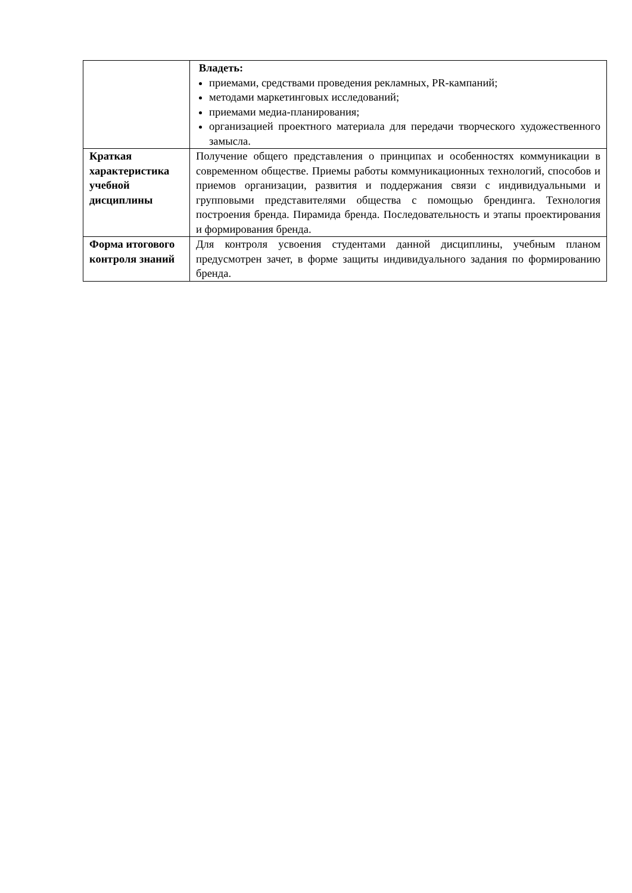| | Владеть: приемами, средствами проведения рекламных, PR-кампаний; методами маркетинговых исследований; приемами медиа-планирования; организацией проектного материала для передачи творческого художественного замысла. |
| Краткая характеристика учебной дисциплины | Получение общего представления о принципах и особенностях коммуникации в современном обществе. Приемы работы коммуникационных технологий, способов и приемов организации, развития и поддержания связи с индивидуальными и групповыми представителями общества с помощью брендинга. Технология построения бренда. Пирамида бренда. Последовательность и этапы проектирования и формирования бренда. |
| Форма итогового контроля знаний | Для контроля усвоения студентами данной дисциплины, учебным планом предусмотрен зачет, в форме защиты индивидуального задания по формированию бренда. |